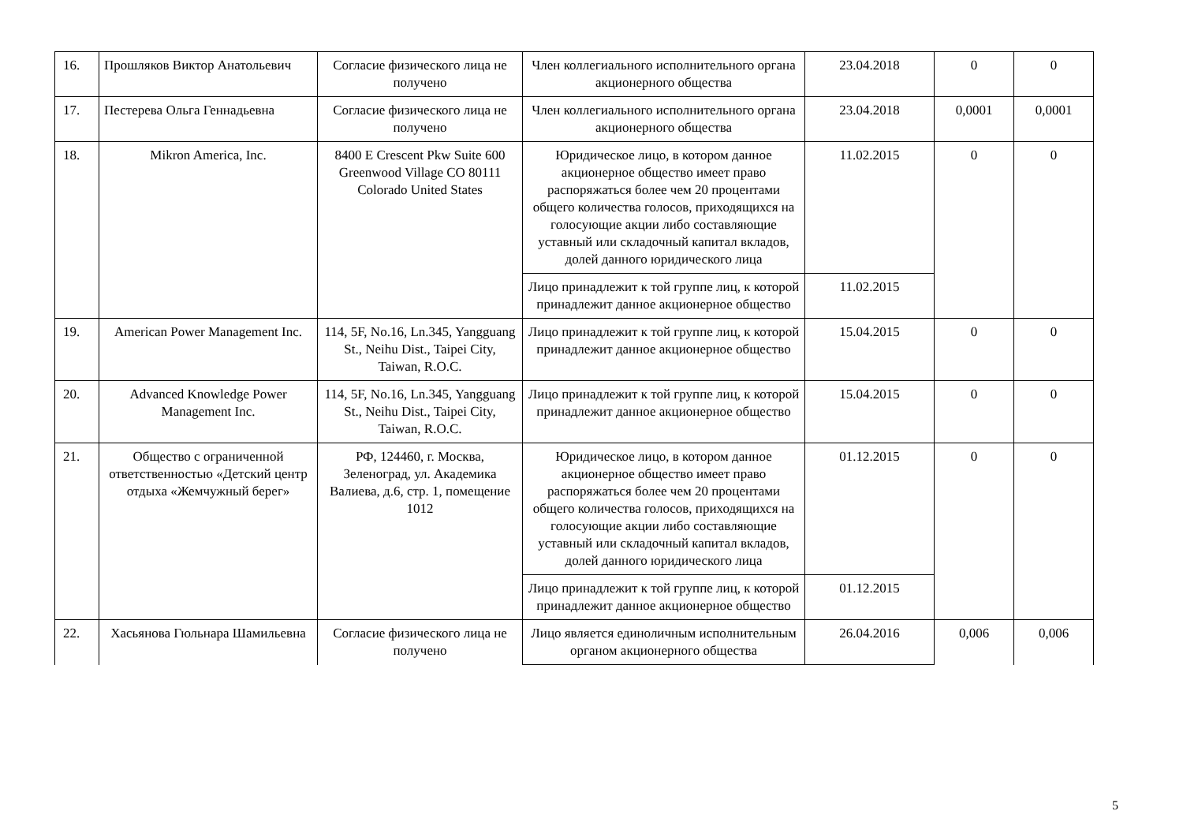| 16. | Прошляков Виктор Анатольевич | Согласие физического лица не получено | Член коллегиального исполнительного органа акционерного общества | 23.04.2018 | 0 | 0 |
| 17. | Пестерева Ольга Геннадьевна | Согласие физического лица не получено | Член коллегиального исполнительного органа акционерного общества | 23.04.2018 | 0,0001 | 0,0001 |
| 18. | Mikron America, Inc. | 8400 E Crescent Pkw Suite 600 Greenwood Village CO 80111 Colorado United States | Юридическое лицо, в котором данное акционерное общество имеет право распоряжаться более чем 20 процентами общего количества голосов, приходящихся на голосующие акции либо составляющие уставный или складочный капитал вкладов, долей данного юридического лица | 11.02.2015 | 0 | 0 |
| | | | Лицо принадлежит к той группе лиц, к которой принадлежит данное акционерное общество | 11.02.2015 | | |
| 19. | American Power Management Inc. | 114, 5F, No.16, Ln.345, Yangguang St., Neihu Dist., Taipei City, Taiwan, R.O.C. | Лицо принадлежит к той группе лиц, к которой принадлежит данное акционерное общество | 15.04.2015 | 0 | 0 |
| 20. | Advanced Knowledge Power Management Inc. | 114, 5F, No.16, Ln.345, Yangguang St., Neihu Dist., Taipei City, Taiwan, R.O.C. | Лицо принадлежит к той группе лиц, к которой принадлежит данное акционерное общество | 15.04.2015 | 0 | 0 |
| 21. | Общество с ограниченной ответственностью «Детский центр отдыха «Жемчужный берег» | РФ, 124460, г. Москва, Зеленоград, ул. Академика Валиева, д.6, стр. 1, помещение 1012 | Юридическое лицо, в котором данное акционерное общество имеет право распоряжаться более чем 20 процентами общего количества голосов, приходящихся на голосующие акции либо составляющие уставный или складочный капитал вкладов, долей данного юридического лица | 01.12.2015 | 0 | 0 |
| | | | Лицо принадлежит к той группе лиц, к которой принадлежит данное акционерное общество | 01.12.2015 | | |
| 22. | Хасьянова Гюльнара Шамильевна | Согласие физического лица не получено | Лицо является единоличным исполнительным органом акционерного общества | 26.04.2016 | 0,006 | 0,006 |
5